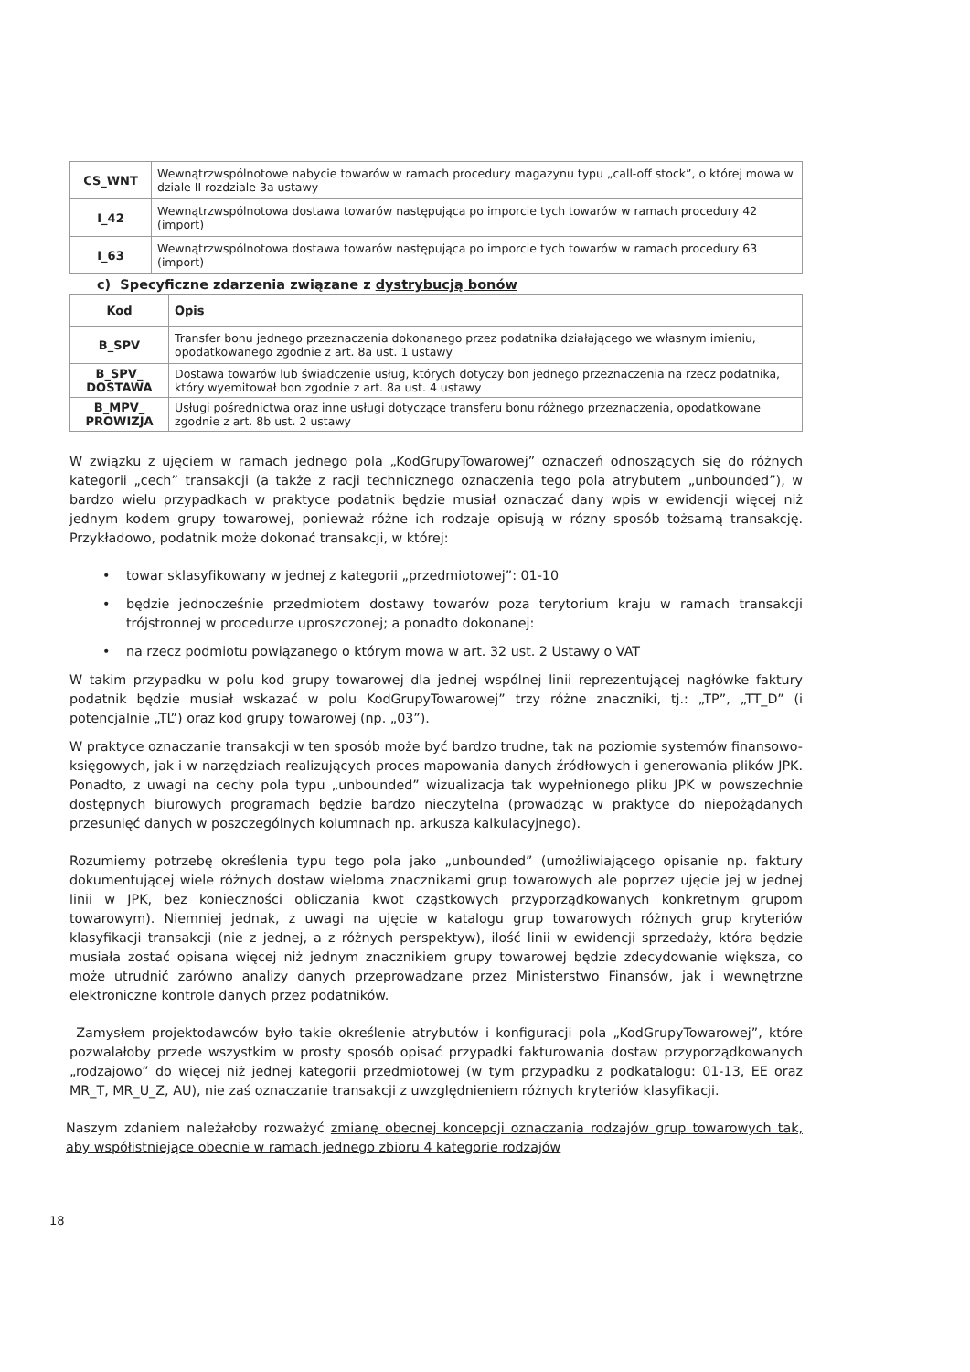| CS_WNT | Wewnątrzwspólnotowe nabycie towarów w ramach procedury magazynu typu „call-off stock”, o której mowa w dziale II rozdziale 3a ustawy |
| I_42 | Wewnątrzwspólnotowa dostawa towarów następująca po imporcie tych towarów w ramach procedury 42 (import) |
| I_63 | Wewnątrzwspólnotowa dostawa towarów następująca po imporcie tych towarów w ramach procedury 63 (import) |
c) Specyficzne zdarzenia związane z dystrybucją bonów
| Kod | Opis |
| --- | --- |
| B_SPV | Transfer bonu jednego przeznaczenia dokonanego przez podatnika działającego we własnym imieniu, opodatkowanego zgodnie z art. 8a ust. 1 ustawy |
| B_SPV_ DOSTAWA | Dostawa towarów lub świadczenie usług, których dotyczy bon jednego przeznaczenia na rzecz podatnika, który wyemitował bon zgodnie z art. 8a ust. 4 ustawy |
| B_MPV_ PROWIZJA | Usługi pośrednictwa oraz inne usługi dotyczące transferu bonu różnego przeznaczenia, opodatkowane zgodnie z art. 8b ust. 2 ustawy |
W związku z ujęciem w ramach jednego pola „KodGrupyTowarowej” oznaczeń odnoszących się do różnych kategorii „cech” transakcji (a także z racji technicznego oznaczenia tego pola atrybutem „unbounded”), w bardzo wielu przypadkach w praktyce podatnik będzie musiał oznaczać dany wpis w ewidencji więcej niż jednym kodem grupy towarowej, ponieważ różne ich rodzaje opisują w rózny sposób tożsamą transakcję. Przykładowo, podatnik może dokonać transakcji, w której:
• towar sklasyfikowany w jednej z kategorii „przedmiotowej”: 01-10
• będzie jednocześnie przedmiotem dostawy towarów poza terytorium kraju w ramach transakcji trójstronnej w procedurze uproszczonej; a ponadto dokonanej:
• na rzecz podmiotu powiązanego o którym mowa w art. 32 ust. 2 Ustawy o VAT
W takim przypadku w polu kod grupy towarowej dla jednej wspólnej linii reprezentującej nagłówke faktury podatnik będzie musiał wskazać w polu KodGrupyTowarowej” trzy różne znaczniki, tj.: „TP”, „TT_D” (i potencjalnie „TL”) oraz kod grupy towarowej (np. „03”).
W praktyce oznaczanie transakcji w ten sposób może być bardzo trudne, tak na poziomie systemów finansowo-księgowych, jak i w narzędziach realizujących proces mapowania danych źródłowych i generowania plików JPK. Ponadto, z uwagi na cechy pola typu „unbounded” wizualizacja tak wypełnionego pliku JPK w powszechnie dostępnych biurowych programach będzie bardzo nieczytelna (prowadząc w praktyce do niepożądanych przesunięć danych w poszczególnych kolumnach np. arkusza kalkulacyjnego).
Rozumiemy potrzebę określenia typu tego pola jako „unbounded” (umożliwiającego opisanie np. faktury dokumentującej wiele różnych dostaw wieloma znacznikami grup towarowych ale poprzez ujęcie jej w jednej linii w JPK, bez konieczności obliczania kwot cząstkowych przyporządkowanych konkretnym grupom towarowym). Niemniej jednak, z uwagi na ujęcie w katalogu grup towarowych różnych grup kryteriów klasyfikacji transakcji (nie z jednej, a z różnych perspektyw), ilość linii w ewidencji sprzedaży, która będzie musiała zostać opisana więcej niż jednym znacznikiem grupy towarowej będzie zdecydowanie większa, co może utrudnić zarówno analizy danych przeprowadzane przez Ministerstwo Finansów, jak i wewnętrzne elektroniczne kontrole danych przez podatników.
Zamysłem projektodawców było takie określenie atrybutów i konfiguracji pola „KodGrupyTowarowej”, które pozwalałoby przede wszystkim w prosty sposób opisać przypadki fakturowania dostaw przyporządkowanych „rodzajowo” do więcej niż jednej kategorii przedmiotowej (w tym przypadku z podkatalogu: 01-13, EE oraz MR_T, MR_U_Z, AU), nie zaś oznaczanie transakcji z uwzględnieniem różnych kryteriów klasyfikacji.
Naszym zdaniem należałoby rozważyć zmianę obecnej koncepcji oznaczania rodzajów grup towarowych tak, aby współistniejące obecnie w ramach jednego zbioru 4 kategorie rodzajów
18